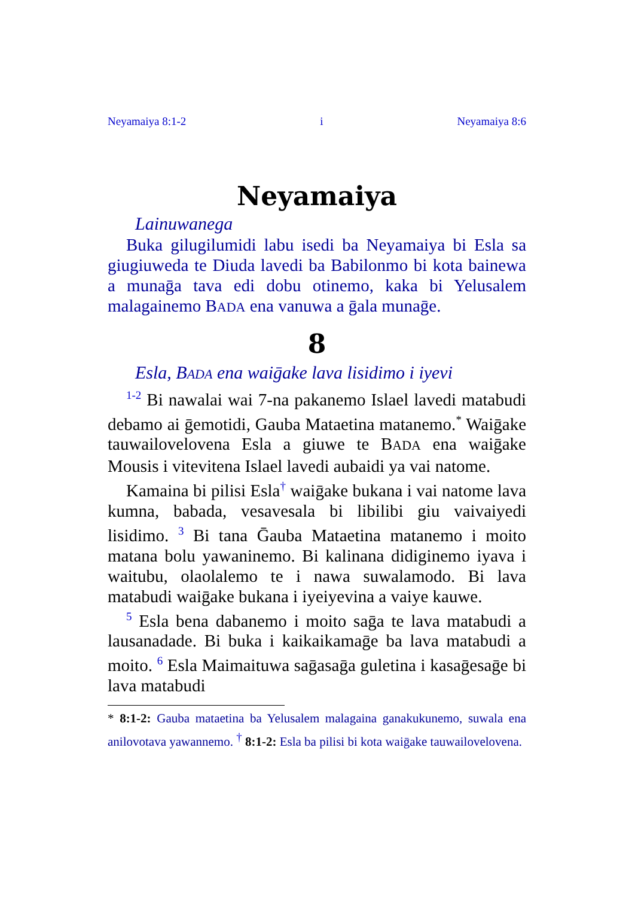Neyamaiya 8:1-2 i Neyamaiya 8:6
Neyamaiya
Lainuwanega
Buka gilugilumidi labu isedi ba Neyamaiya bi Esla sa giugiuweda te Diuda lavedi ba Babilonmo bi kota bainewa a munaḡa tava edi dobu otinemo, kaka bi Yelusalem malagainemo BADA ena vanuwa a ḡala munaḡe.
8
Esla, BADA ena waiḡake lava lisidimo i iyevi
<sup>1-2</sup> Bi nawalai wai 7-na pakanemo Islael lavedi matabudi debamo ai ḡemotidi, Gauba Mataetina matanemo.<sup>*</sup> Waiḡake tauwailovelovena Esla a giuwe te BADA ena waiḡake Mousis i vitevitena Islael lavedi aubaidi ya vai natome.
Kamaina bi pilisi Esla<sup>†</sup> waiḡake bukana i vai natome lava kumna, babada, vesavesala bi libilibi giu vaivaiyedi lisidimo. <sup>3</sup> Bi tana Ḡauba Mataetina matanemo i moito matana bolu yawaninemo. Bi kalinana didiginemo iyava i waitubu, olaolalemo te i nawa suwalamodo. Bi lava matabudi waiḡake bukana i iyeiyevina a vaiye kauwe.
<sup>5</sup> Esla bena dabanemo i moito saḡa te lava matabudi a lausanadade. Bi buka i kaikaikamaḡe ba lava matabudi a moito. <sup>6</sup> Esla Maimaituwa saḡasaḡa guletina i kasaḡesaḡe bi lava matabudi
* 8:1-2: Gauba mataetina ba Yelusalem malagaina ganakukunemo, suwala ena anilovotava yawannemo. <sup>†</sup> 8:1-2: Esla ba pilisi bi kota waiḡake tauwailovelovena.